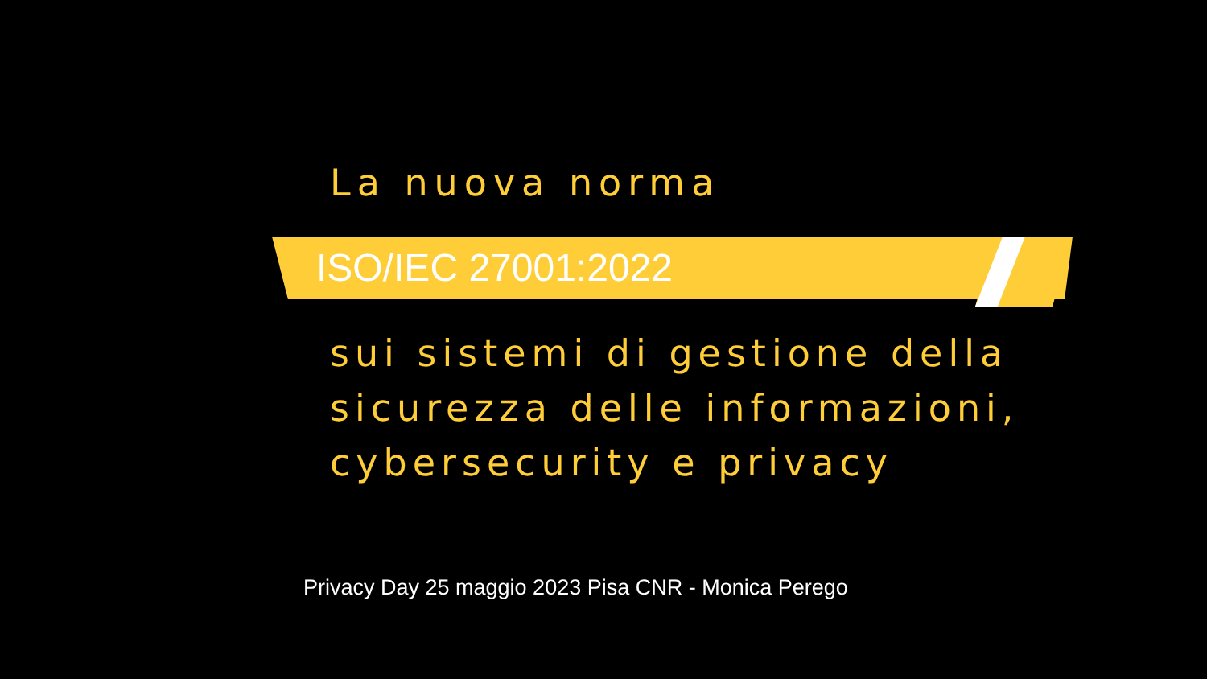La nuova norma
ISO/IEC 27001:2022
sui sistemi di gestione della
sicurezza delle informazioni,
cybersecurity e privacy
Privacy Day 25 maggio 2023 Pisa CNR - Monica Perego